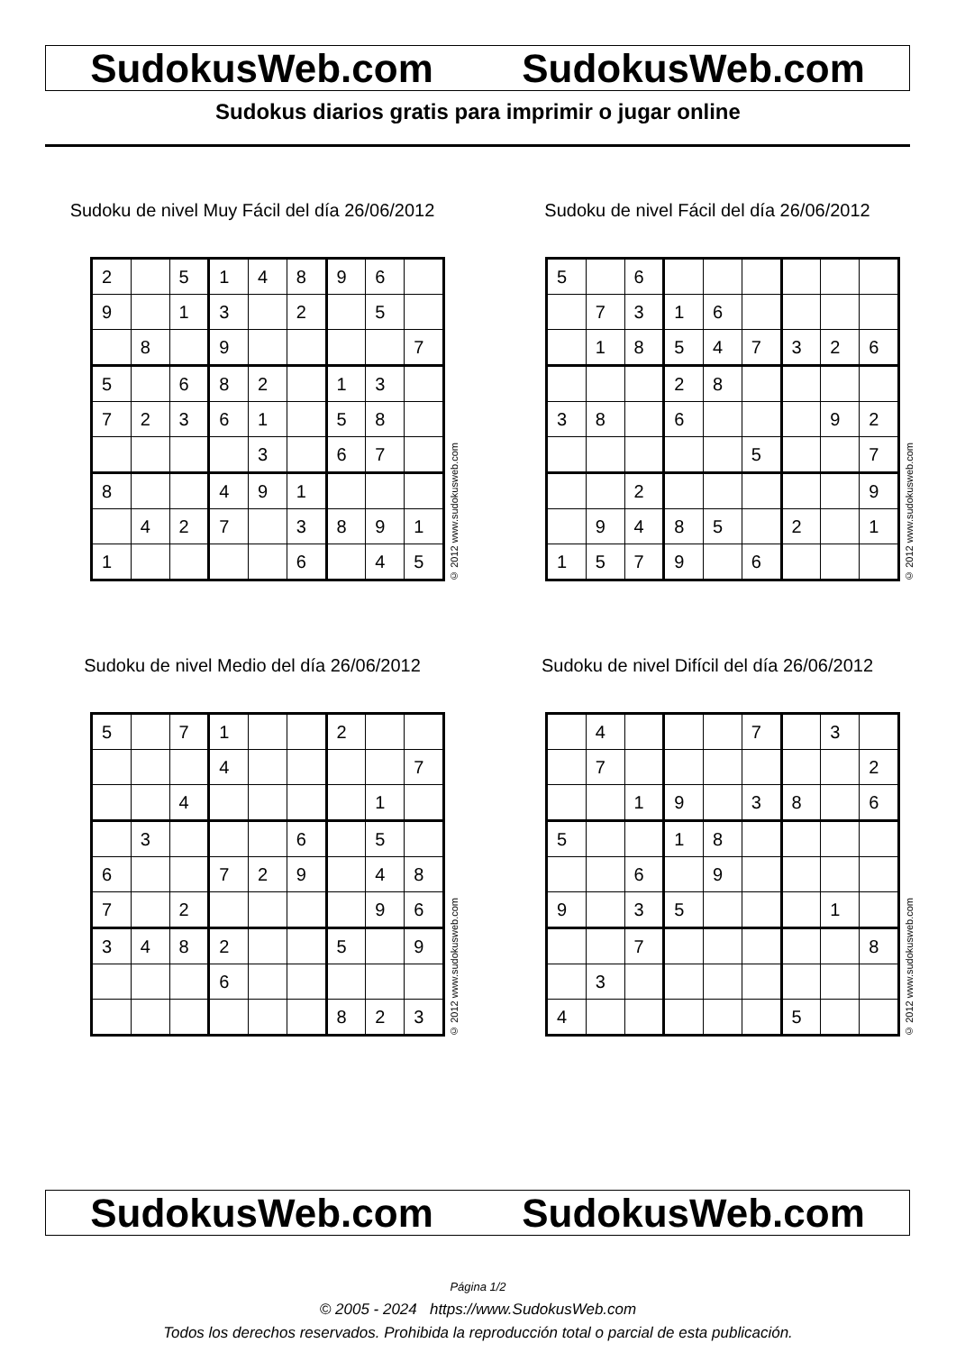SudokusWeb.com SudokusWeb.com
Sudokus diarios gratis para imprimir o jugar online
Sudoku de nivel Muy Fácil del día 26/06/2012
| 2 | | 5 | 1 | 4 | 8 | 9 | 6 | |
| 9 | | 1 | 3 | | 2 | | 5 | |
| | 8 | | 9 | | | | | 7 |
| 5 | | 6 | 8 | 2 | | 1 | 3 | |
| 7 | 2 | 3 | 6 | 1 | | 5 | 8 | |
| | | | | 3 | | 6 | 7 | |
| 8 | | | 4 | 9 | 1 | | | |
| | 4 | 2 | 7 | | 3 | 8 | 9 | 1 |
| 1 | | | | | 6 | | 4 | 5 |
© 2012 www.sudokusweb.com
Sudoku de nivel Fácil del día 26/06/2012
| 5 | | 6 | | | | | | |
| | 7 | 3 | 1 | 6 | | | | |
| | 1 | 8 | 5 | 4 | 7 | 3 | 2 | 6 |
| | | | 2 | 8 | | | | |
| 3 | 8 | | 6 | | | | 9 | 2 |
| | | | | | 5 | | | 7 |
| | | 2 | | | | | | 9 |
| | 9 | 4 | 8 | 5 | | 2 | | 1 |
| 1 | 5 | 7 | 9 | | 6 | | | |
© 2012 www.sudokusweb.com
Sudoku de nivel Medio del día 26/06/2012
| 5 | | 7 | 1 | | | 2 | | |
| | | | 4 | | | | | 7 |
| | | 4 | | | | | 1 | |
| | 3 | | | | 6 | | 5 | |
| 6 | | | 7 | 2 | 9 | | 4 | 8 |
| 7 | | 2 | | | | | 9 | 6 |
| 3 | 4 | 8 | 2 | | | 5 | | 9 |
| | | | 6 | | | | | |
| | | | | | | 8 | 2 | 3 |
© 2012 www.sudokusweb.com
Sudoku de nivel Difícil del día 26/06/2012
| | 4 | | | | 7 | | 3 | |
| | 7 | | | | | | | 2 |
| | | 1 | 9 | | 3 | 8 | | 6 |
| 5 | | | 1 | 8 | | | | |
| | | 6 | | 9 | | | | |
| 9 | | 3 | 5 | | | | 1 | |
| | | 7 | | | | | | 8 |
| | 3 | | | | | | | |
| 4 | | | | | | 5 | | |
© 2012 www.sudokusweb.com
SudokusWeb.com SudokusWeb.com
Página 1/2
© 2005 - 2024 https://www.SudokusWeb.com
Todos los derechos reservados. Prohibida la reproducción total o parcial de esta publicación.